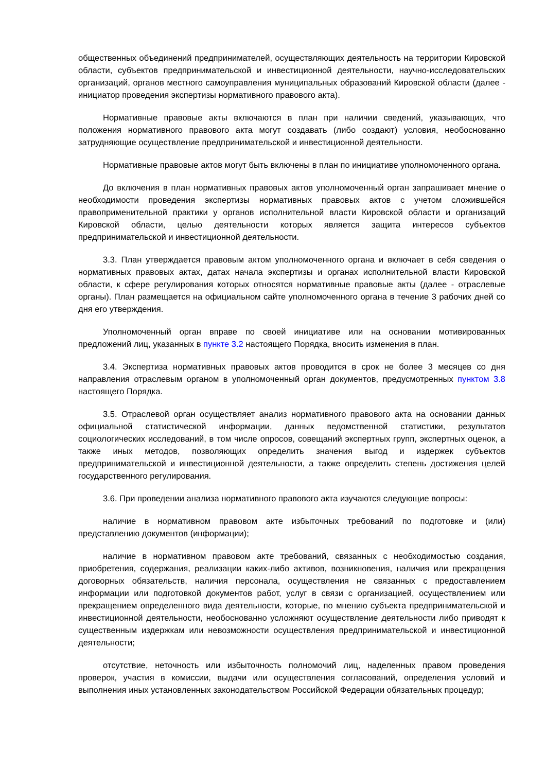общественных объединений предпринимателей, осуществляющих деятельность на территории Кировской области, субъектов предпринимательской и инвестиционной деятельности, научно-исследовательских организаций, органов местного самоуправления муниципальных образований Кировской области (далее - инициатор проведения экспертизы нормативного правового акта).
Нормативные правовые акты включаются в план при наличии сведений, указывающих, что положения нормативного правового акта могут создавать (либо создают) условия, необоснованно затрудняющие осуществление предпринимательской и инвестиционной деятельности.
Нормативные правовые актов могут быть включены в план по инициативе уполномоченного органа.
До включения в план нормативных правовых актов уполномоченный орган запрашивает мнение о необходимости проведения экспертизы нормативных правовых актов с учетом сложившейся правоприменительной практики у органов исполнительной власти Кировской области и организаций Кировской области, целью деятельности которых является защита интересов субъектов предпринимательской и инвестиционной деятельности.
3.3. План утверждается правовым актом уполномоченного органа и включает в себя сведения о нормативных правовых актах, датах начала экспертизы и органах исполнительной власти Кировской области, к сфере регулирования которых относятся нормативные правовые акты (далее - отраслевые органы). План размещается на официальном сайте уполномоченного органа в течение 3 рабочих дней со дня его утверждения.
Уполномоченный орган вправе по своей инициативе или на основании мотивированных предложений лиц, указанных в пункте 3.2 настоящего Порядка, вносить изменения в план.
3.4. Экспертиза нормативных правовых актов проводится в срок не более 3 месяцев со дня направления отраслевым органом в уполномоченный орган документов, предусмотренных пунктом 3.8 настоящего Порядка.
3.5. Отраслевой орган осуществляет анализ нормативного правового акта на основании данных официальной статистической информации, данных ведомственной статистики, результатов социологических исследований, в том числе опросов, совещаний экспертных групп, экспертных оценок, а также иных методов, позволяющих определить значения выгод и издержек субъектов предпринимательской и инвестиционной деятельности, а также определить степень достижения целей государственного регулирования.
3.6. При проведении анализа нормативного правового акта изучаются следующие вопросы:
наличие в нормативном правовом акте избыточных требований по подготовке и (или) представлению документов (информации);
наличие в нормативном правовом акте требований, связанных с необходимостью создания, приобретения, содержания, реализации каких-либо активов, возникновения, наличия или прекращения договорных обязательств, наличия персонала, осуществления не связанных с предоставлением информации или подготовкой документов работ, услуг в связи с организацией, осуществлением или прекращением определенного вида деятельности, которые, по мнению субъекта предпринимательской и инвестиционной деятельности, необоснованно усложняют осуществление деятельности либо приводят к существенным издержкам или невозможности осуществления предпринимательской и инвестиционной деятельности;
отсутствие, неточность или избыточность полномочий лиц, наделенных правом проведения проверок, участия в комиссии, выдачи или осуществления согласований, определения условий и выполнения иных установленных законодательством Российской Федерации обязательных процедур;